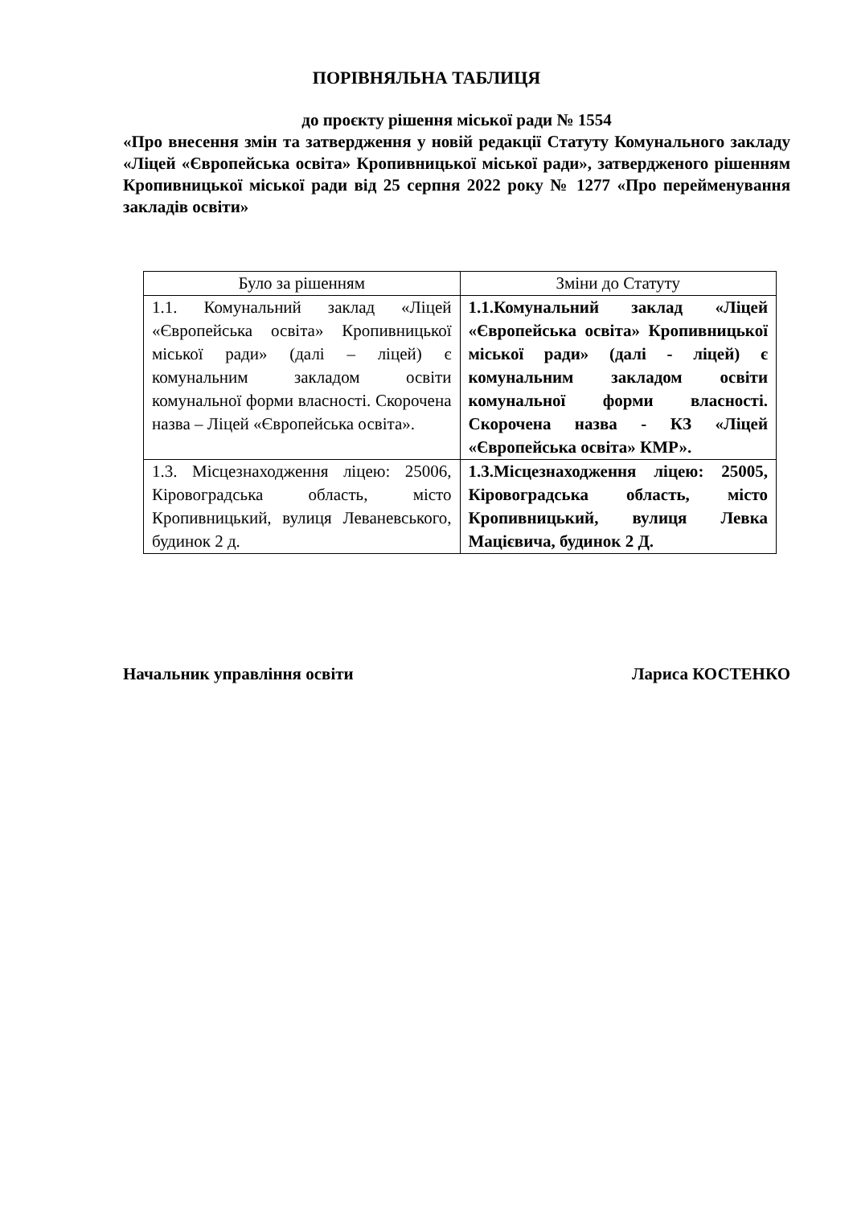ПОРІВНЯЛЬНА ТАБЛИЦЯ
до проєкту рішення міської ради № 1554
«Про внесення змін та затвердження у новій редакції Статуту Комунального закладу «Ліцей «Європейська освіта» Кропивницької міської ради», затвердженого рішенням Кропивницької міської ради від 25 серпня 2022 року № 1277 «Про перейменування закладів освіти»
| Було за рішенням | Зміни до Статуту |
| --- | --- |
| 1.1. Комунальний заклад «Ліцей «Європейська освіта» Кропивницької міської ради» (далі – ліцей) є комунальним закладом освіти комунальної форми власності. Скорочена назва – Ліцей «Європейська освіта». | 1.1.Комунальний заклад «Ліцей «Європейська освіта» Кропивницької міської ради» (далі - ліцей) є комунальним закладом освіти комунальної форми власності. Скорочена назва - КЗ «Ліцей «Європейська освіта» КМР». |
| 1.3. Місцезнаходження ліцею: 25006, Кіровоградська область, місто Кропивницький, вулиця Леваневського, будинок 2 д. | 1.3.Місцезнаходження ліцею: 25005, Кіровоградська область, місто Кропивницький, вулиця Левка Мацієвича, будинок 2 Д. |
Начальник управління освіти Лариса КОСТЕНКО